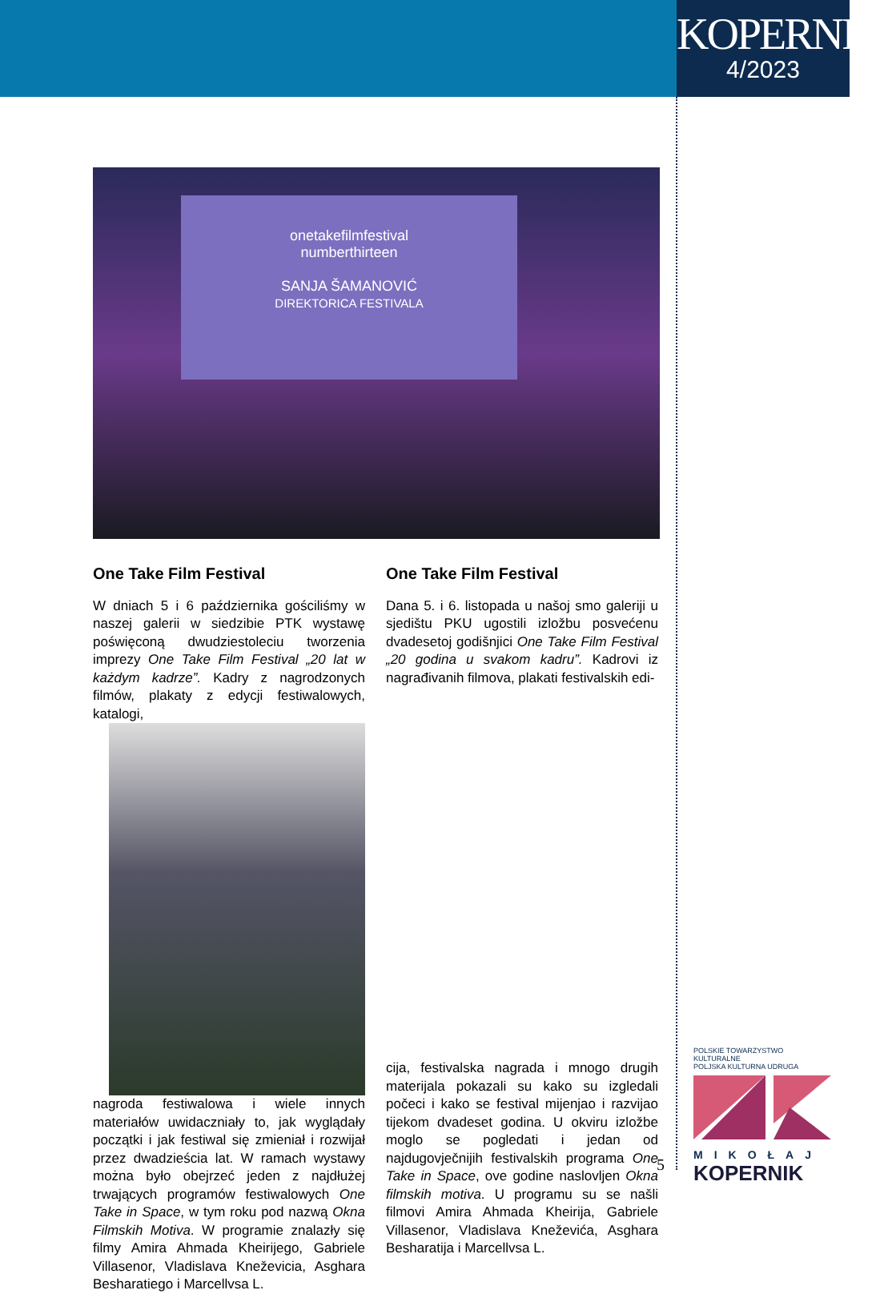KOPERNIK
4/2023
onetakefilmfestival
numberthirteen
SANJA ŠAMANOVIĆ
DIREKTORICA FESTIVALA
One Take Film Festival
W dniach 5 i 6 października gościliśmy w naszej galerii w siedzibie PTK wystawę poświęconą dwudziestoleciu tworzenia imprezy One Take Film Festival „20 lat w każdym kadrze”. Kadry z nagrodzonych filmów, plakaty z edycji festiwalowych, katalogi,
nagroda festiwalowa i wiele innych materiałów uwidaczniały to, jak wyglądały początki i jak festiwal się zmieniał i rozwijał przez dwadzieścia lat. W ramach wystawy można było obejrzeć jeden z najdłużej trwających programów festiwalowych One Take in Space, w tym roku pod nazwą Okna Filmskih Motiva. W programie znalazły się filmy Amira Ahmada Kheirijego, Gabriele Villasenor, Vladislava Kneževicia, Asghara Besharatiego i Marcellvsa L.
One Take Film Festival
Dana 5. i 6. listopada u našoj smo galeriji u sjedištu PKU ugostili izložbu posvećenu dvadesetoj godišnjici One Take Film Festival „20 godina u svakom kadru”. Kadrovi iz nagrađivanih filmova, plakati festivalskih edi-
cija, festivalska nagrada i mnogo drugih materijala pokazali su kako su izgledali počeci i kako se festival mijenjao i razvijao tijekom dvadeset godina. U okviru izložbe moglo se pogledati i jedan od najdugovječnijih festivalskih programa One Take in Space, ove godine naslovljen Okna filmskih motiva. U programu su se našli filmovi Amira Ahmada Kheirija, Gabriele Villasenor, Vladislava Kneževića, Asghara Besharatija i Marcellvsa L.
POLSKIE TOWARZYSTWO KULTURALNE
POLJSKA KULTURNA UDRUGA
MIKOŁAJ
KOPERNIK
5